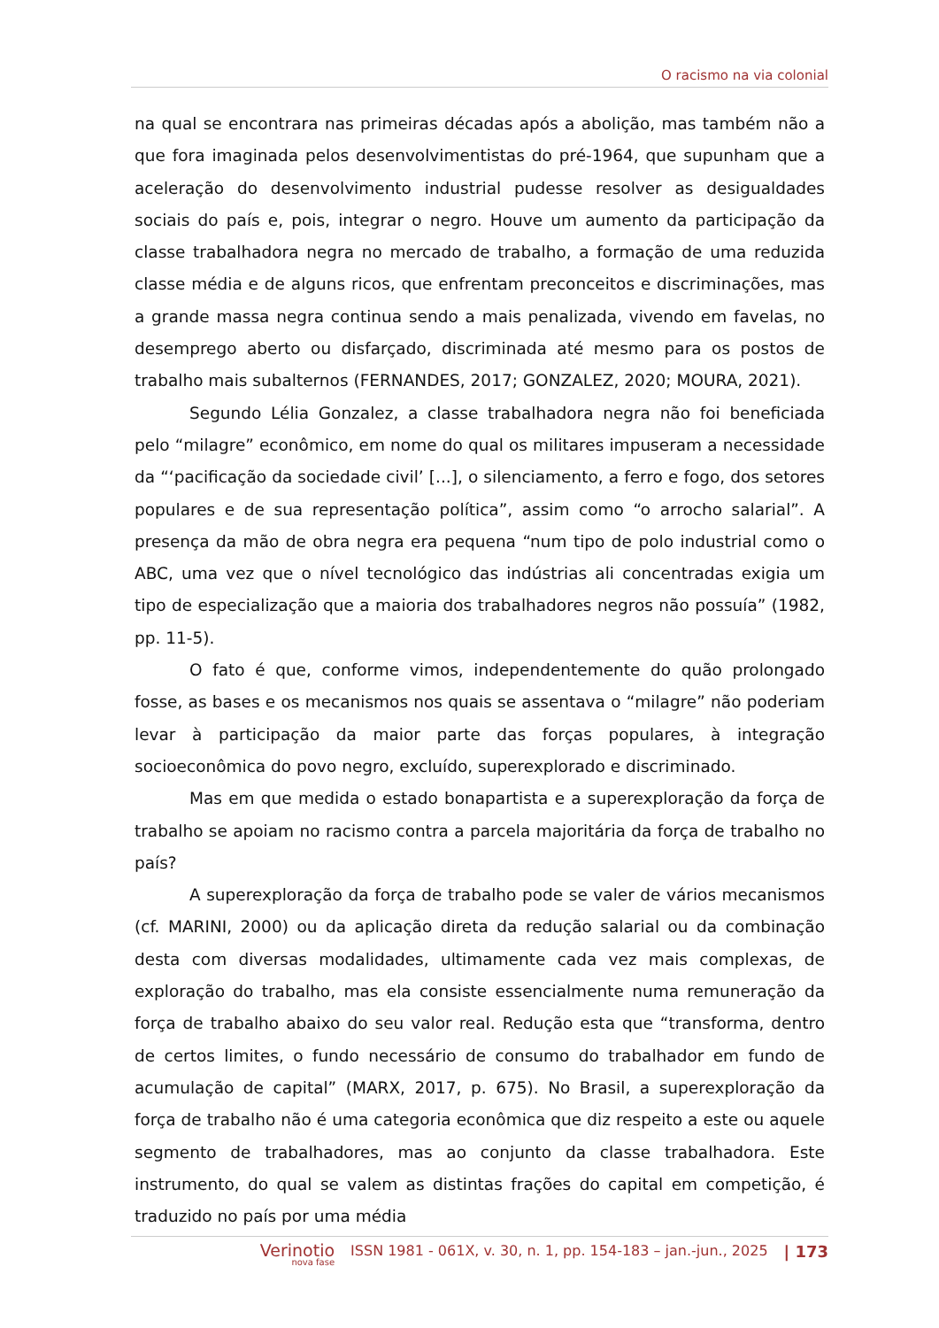O racismo na via colonial
na qual se encontrara nas primeiras décadas após a abolição, mas também não a que fora imaginada pelos desenvolvimentistas do pré-1964, que supunham que a aceleração do desenvolvimento industrial pudesse resolver as desigualdades sociais do país e, pois, integrar o negro. Houve um aumento da participação da classe trabalhadora negra no mercado de trabalho, a formação de uma reduzida classe média e de alguns ricos, que enfrentam preconceitos e discriminações, mas a grande massa negra continua sendo a mais penalizada, vivendo em favelas, no desemprego aberto ou disfarçado, discriminada até mesmo para os postos de trabalho mais subalternos (FERNANDES, 2017; GONZALEZ, 2020; MOURA, 2021).
Segundo Lélia Gonzalez, a classe trabalhadora negra não foi beneficiada pelo “milagre” econômico, em nome do qual os militares impuseram a necessidade da “‘pacificação da sociedade civil’ [...], o silenciamento, a ferro e fogo, dos setores populares e de sua representação política”, assim como “o arrocho salarial”. A presença da mão de obra negra era pequena “num tipo de polo industrial como o ABC, uma vez que o nível tecnológico das indústrias ali concentradas exigia um tipo de especialização que a maioria dos trabalhadores negros não possuía” (1982, pp. 11-5).
O fato é que, conforme vimos, independentemente do quão prolongado fosse, as bases e os mecanismos nos quais se assentava o “milagre” não poderiam levar à participação da maior parte das forças populares, à integração socioeconômica do povo negro, excluído, superexplorado e discriminado.
Mas em que medida o estado bonapartista e a superexploração da força de trabalho se apoiam no racismo contra a parcela majoritária da força de trabalho no país?
A superexploração da força de trabalho pode se valer de vários mecanismos (cf. MARINI, 2000) ou da aplicação direta da redução salarial ou da combinação desta com diversas modalidades, ultimamente cada vez mais complexas, de exploração do trabalho, mas ela consiste essencialmente numa remuneração da força de trabalho abaixo do seu valor real. Redução esta que “transforma, dentro de certos limites, o fundo necessário de consumo do trabalhador em fundo de acumulação de capital” (MARX, 2017, p. 675). No Brasil, a superexploração da força de trabalho não é uma categoria econômica que diz respeito a este ou aquele segmento de trabalhadores, mas ao conjunto da classe trabalhadora. Este instrumento, do qual se valem as distintas frações do capital em competição, é traduzido no país por uma média
Verinotio
nova fase
ISSN 1981 - 061X, v. 30, n. 1, pp. 154-183 – jan.-jun., 2025
| 173